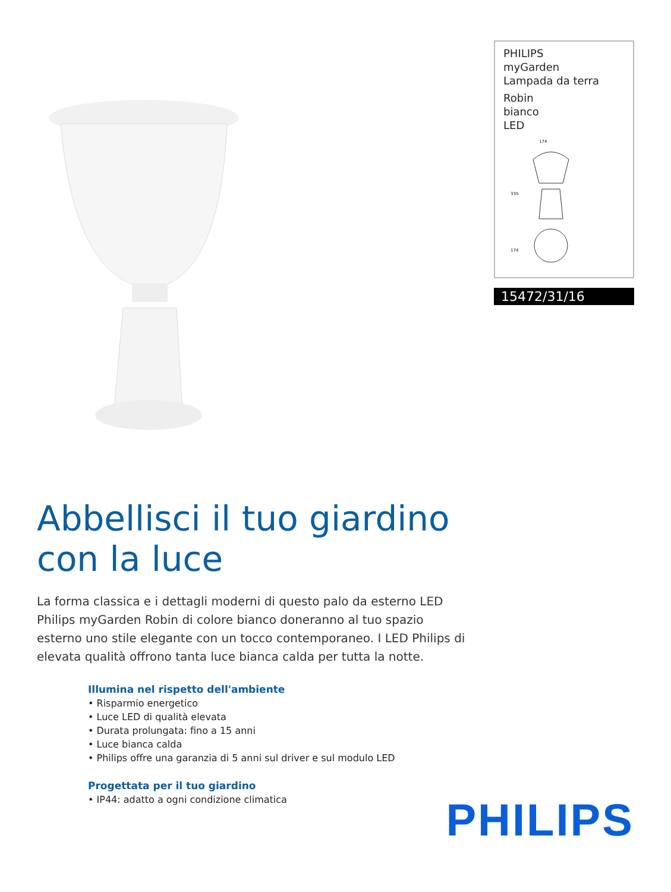PHILIPS
myGarden
Lampada da terra
Robin
bianco
LED
174
335
174
15472/31/16
Abbellisci il tuo giardino
con la luce
La forma classica e i dettagli moderni di questo palo da esterno LED Philips myGarden Robin di colore bianco doneranno al tuo spazio esterno uno stile elegante con un tocco contemporaneo. I LED Philips di elevata qualità offrono tanta luce bianca calda per tutta la notte.
Illumina nel rispetto dell'ambiente
• Risparmio energetico
• Luce LED di qualità elevata
• Durata prolungata: fino a 15 anni
• Luce bianca calda
• Philips offre una garanzia di 5 anni sul driver e sul modulo LED
Progettata per il tuo giardino
• IP44: adatto a ogni condizione climatica
PHILIPS